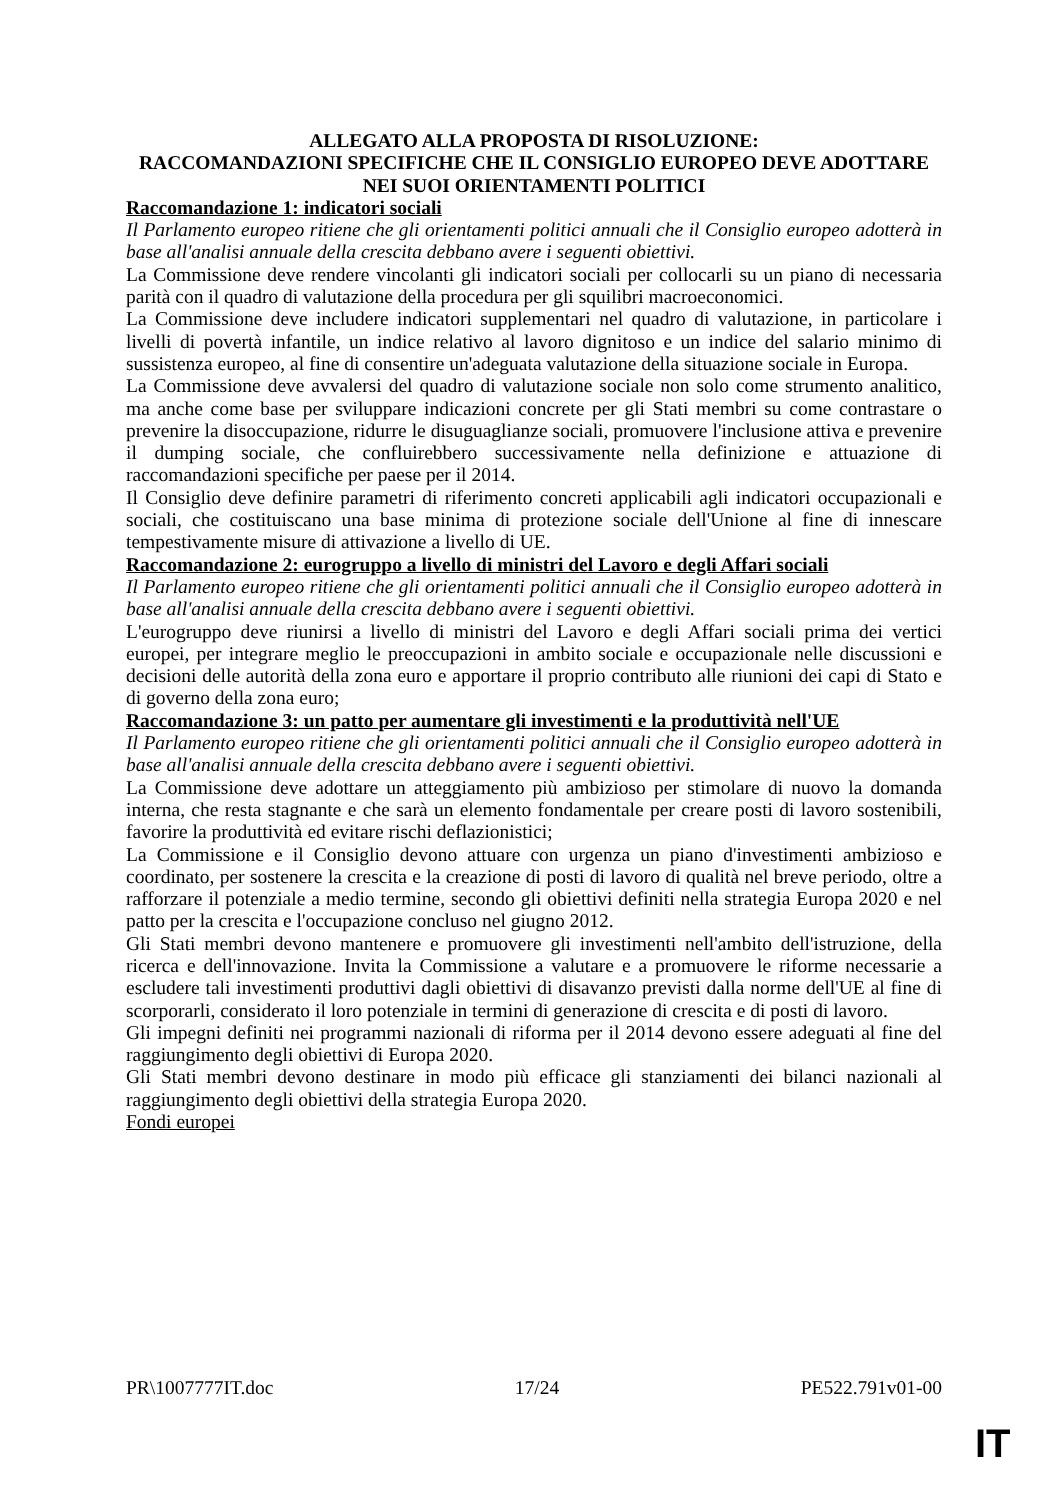ALLEGATO ALLA PROPOSTA DI RISOLUZIONE:
RACCOMANDAZIONI SPECIFICHE CHE IL CONSIGLIO EUROPEO DEVE ADOTTARE NEI SUOI ORIENTAMENTI POLITICI
Raccomandazione 1: indicatori sociali
Il Parlamento europeo ritiene che gli orientamenti politici annuali che il Consiglio europeo adotterà in base all'analisi annuale della crescita debbano avere i seguenti obiettivi.
La Commissione deve rendere vincolanti gli indicatori sociali per collocarli su un piano di necessaria parità con il quadro di valutazione della procedura per gli squilibri macroeconomici.
La Commissione deve includere indicatori supplementari nel quadro di valutazione, in particolare i livelli di povertà infantile, un indice relativo al lavoro dignitoso e un indice del salario minimo di sussistenza europeo, al fine di consentire un'adeguata valutazione della situazione sociale in Europa.
La Commissione deve avvalersi del quadro di valutazione sociale non solo come strumento analitico, ma anche come base per sviluppare indicazioni concrete per gli Stati membri su come contrastare o prevenire la disoccupazione, ridurre le disuguaglianze sociali, promuovere l'inclusione attiva e prevenire il dumping sociale, che confluirebbero successivamente nella definizione e attuazione di raccomandazioni specifiche per paese per il 2014.
Il Consiglio deve definire parametri di riferimento concreti applicabili agli indicatori occupazionali e sociali, che costituiscano una base minima di protezione sociale dell'Unione al fine di innescare tempestivamente misure di attivazione a livello di UE.
Raccomandazione 2: eurogruppo a livello di ministri del Lavoro e degli Affari sociali
Il Parlamento europeo ritiene che gli orientamenti politici annuali che il Consiglio europeo adotterà in base all'analisi annuale della crescita debbano avere i seguenti obiettivi.
L'eurogruppo deve riunirsi a livello di ministri del Lavoro e degli Affari sociali prima dei vertici europei, per integrare meglio le preoccupazioni in ambito sociale e occupazionale nelle discussioni e decisioni delle autorità della zona euro e apportare il proprio contributo alle riunioni dei capi di Stato e di governo della zona euro;
Raccomandazione 3: un patto per aumentare gli investimenti e la produttività nell'UE
Il Parlamento europeo ritiene che gli orientamenti politici annuali che il Consiglio europeo adotterà in base all'analisi annuale della crescita debbano avere i seguenti obiettivi.
La Commissione deve adottare un atteggiamento più ambizioso per stimolare di nuovo la domanda interna, che resta stagnante e che sarà un elemento fondamentale per creare posti di lavoro sostenibili, favorire la produttività ed evitare rischi deflazionistici;
La Commissione e il Consiglio devono attuare con urgenza un piano d'investimenti ambizioso e coordinato, per sostenere la crescita e la creazione di posti di lavoro di qualità nel breve periodo, oltre a rafforzare il potenziale a medio termine, secondo gli obiettivi definiti nella strategia Europa 2020 e nel patto per la crescita e l'occupazione concluso nel giugno 2012.
Gli Stati membri devono mantenere e promuovere gli investimenti nell'ambito dell'istruzione, della ricerca e dell'innovazione. Invita la Commissione a valutare e a promuovere le riforme necessarie a escludere tali investimenti produttivi dagli obiettivi di disavanzo previsti dalla norme dell'UE al fine di scorporarli, considerato il loro potenziale in termini di generazione di crescita e di posti di lavoro.
Gli impegni definiti nei programmi nazionali di riforma per il 2014 devono essere adeguati al fine del raggiungimento degli obiettivi di Europa 2020.
Gli Stati membri devono destinare in modo più efficace gli stanziamenti dei bilanci nazionali al raggiungimento degli obiettivi della strategia Europa 2020.
Fondi europei
PR\1007777IT.doc 17/24 PE522.791v01-00
IT